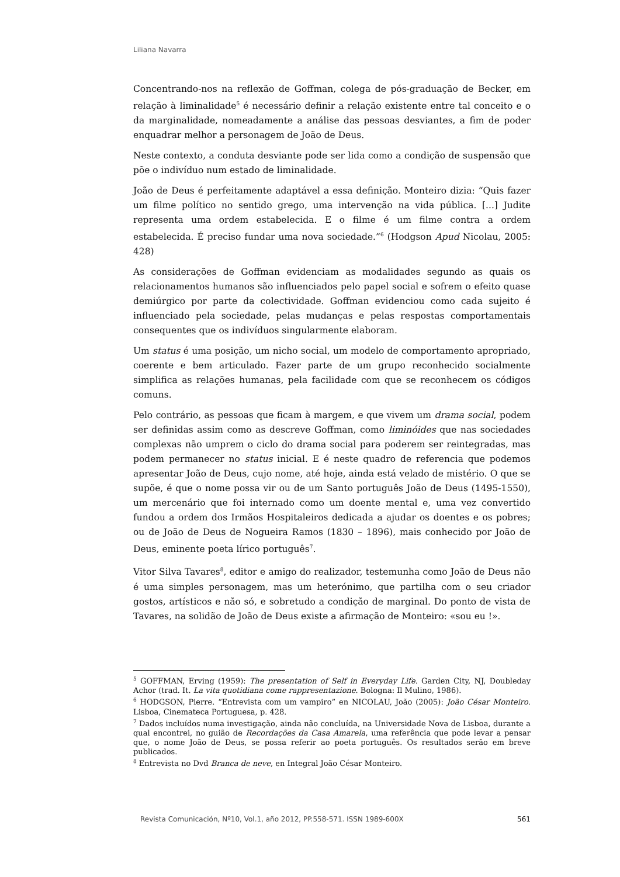Liliana Navarra
Concentrando-nos na reflexão de Goffman, colega de pós-graduação de Becker, em relação à liminalidade<sup>5</sup> é necessário definir a relação existente entre tal conceito e o da marginalidade, nomeadamente a análise das pessoas desviantes, a fim de poder enquadrar melhor a personagem de João de Deus.
Neste contexto, a conduta desviante pode ser lida como a condição de suspensão que põe o indivíduo num estado de liminalidade.
João de Deus é perfeitamente adaptável a essa definição. Monteiro dizia: “Quis fazer um filme político no sentido grego, uma intervenção na vida pública. [...] Judite representa uma ordem estabelecida. E o filme é um filme contra a ordem estabelecida. É preciso fundar uma nova sociedade.”<sup>6</sup> (Hodgson Apud Nicolau, 2005: 428)
As considerações de Goffman evidenciam as modalidades segundo as quais os relacionamentos humanos são influenciados pelo papel social e sofrem o efeito quase demiúrgico por parte da colectividade. Goffman evidenciou como cada sujeito é influenciado pela sociedade, pelas mudanças e pelas respostas comportamentais consequentes que os indivíduos singularmente elaboram.
Um status é uma posição, um nicho social, um modelo de comportamento apropriado, coerente e bem articulado. Fazer parte de um grupo reconhecido socialmente simplifica as relações humanas, pela facilidade com que se reconhecem os códigos comuns.
Pelo contrário, as pessoas que ficam à margem, e que vivem um drama social, podem ser definidas assim como as descreve Goffman, como liminóides que nas sociedades complexas não umprem o ciclo do drama social para poderem ser reintegradas, mas podem permanecer no status inicial. E é neste quadro de referencia que podemos apresentar João de Deus, cujo nome, até hoje, ainda está velado de mistério. O que se supõe, é que o nome possa vir ou de um Santo português João de Deus (1495-1550), um mercenário que foi internado como um doente mental e, uma vez convertido fundou a ordem dos Irmãos Hospitaleiros dedicada a ajudar os doentes e os pobres; ou de João de Deus de Nogueira Ramos (1830 – 1896), mais conhecido por João de Deus, eminente poeta lírico português<sup>7</sup>.
Vitor Silva Tavares<sup>8</sup>, editor e amigo do realizador, testemunha como João de Deus não é uma simples personagem, mas um heterónimo, que partilha com o seu criador gostos, artísticos e não só, e sobretudo a condição de marginal. Do ponto de vista de Tavares, na solidão de João de Deus existe a afirmação de Monteiro: «sou eu !».
<sup>5</sup> GOFFMAN, Erving (1959): The presentation of Self in Everyday Life. Garden City, NJ, Doubleday Achor (trad. It. La vita quotidiana come rappresentazione. Bologna: Il Mulino, 1986).
<sup>6</sup> HODGSON, Pierre. “Entrevista com um vampiro” en NICOLAU, João (2005): João César Monteiro. Lisboa, Cinemateca Portuguesa, p. 428.
<sup>7</sup> Dados incluídos numa investigação, ainda não concluída, na Universidade Nova de Lisboa, durante a qual encontrei, no guião de Recordações da Casa Amarela, uma referência que pode levar a pensar que, o nome João de Deus, se possa referir ao poeta português. Os resultados serão em breve publicados.
<sup>8</sup> Entrevista no Dvd Branca de neve, en Integral João César Monteiro.
Revista Comunicación, Nº10, Vol.1, año 2012, PP.558-571. ISSN 1989-600X 561